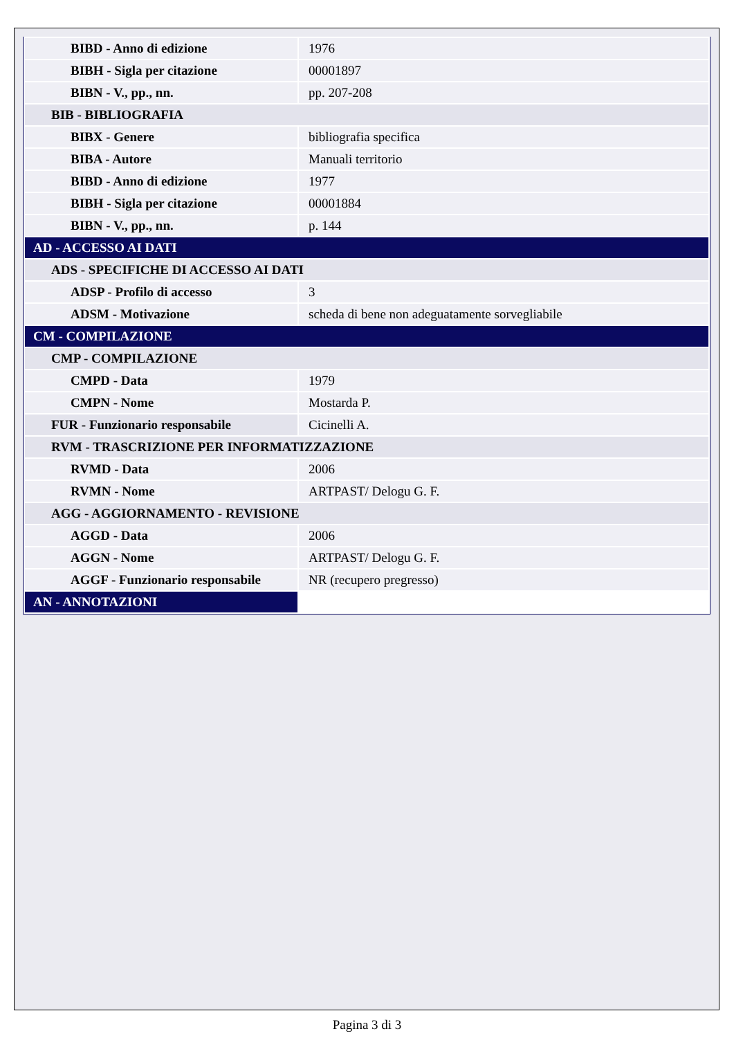| BIBD - Anno di edizione | 1976 |
| BIBH - Sigla per citazione | 00001897 |
| BIBN - V., pp., nn. | pp. 207-208 |
| BIB - BIBLIOGRAFIA | |
| BIBX - Genere | bibliografia specifica |
| BIBA - Autore | Manuali territorio |
| BIBD - Anno di edizione | 1977 |
| BIBH - Sigla per citazione | 00001884 |
| BIBN - V., pp., nn. | p. 144 |
| AD - ACCESSO AI DATI | |
| ADS - SPECIFICHE DI ACCESSO AI DATI | |
| ADSP - Profilo di accesso | 3 |
| ADSM - Motivazione | scheda di bene non adeguatamente sorvegliabile |
| CM - COMPILAZIONE | |
| CMP - COMPILAZIONE | |
| CMPD - Data | 1979 |
| CMPN - Nome | Mostarda P. |
| FUR - Funzionario responsabile | Cicinelli A. |
| RVM - TRASCRIZIONE PER INFORMATIZZAZIONE | |
| RVMD - Data | 2006 |
| RVMN - Nome | ARTPAST/ Delogu G. F. |
| AGG - AGGIORNAMENTO - REVISIONE | |
| AGGD - Data | 2006 |
| AGGN - Nome | ARTPAST/ Delogu G. F. |
| AGGF - Funzionario responsabile | NR (recupero pregresso) |
| AN - ANNOTAZIONI | |
Pagina 3 di 3